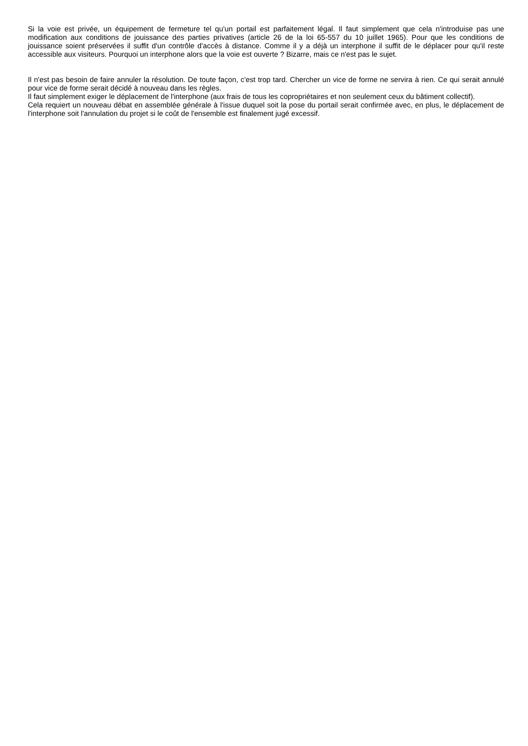Si la voie est privée, un équipement de fermeture tel qu'un portail est parfaitement légal. Il faut simplement que cela n'introduise pas une modification aux conditions de jouissance des parties privatives (article 26 de la loi 65-557 du 10 juillet 1965). Pour que les conditions de jouissance soient préservées il suffit d'un contrôle d'accès à distance. Comme il y a déjà un interphone il suffit de le déplacer pour qu'il reste accessible aux visiteurs. Pourquoi un interphone alors que la voie est ouverte ? Bizarre, mais ce n'est pas le sujet.
Il n'est pas besoin de faire annuler la résolution. De toute façon, c'est trop tard. Chercher un vice de forme ne servira à rien. Ce qui serait annulé pour vice de forme serait décidé à nouveau dans les règles.
Il faut simplement exiger le déplacement de l'interphone (aux frais de tous les copropriétaires et non seulement ceux du bâtiment collectif).
Cela requiert un nouveau débat en assemblée générale à l'issue duquel soit la pose du portail serait confirmée avec, en plus, le déplacement de l'interphone soit l'annulation du projet si le coût de l'ensemble est finalement jugé excessif.